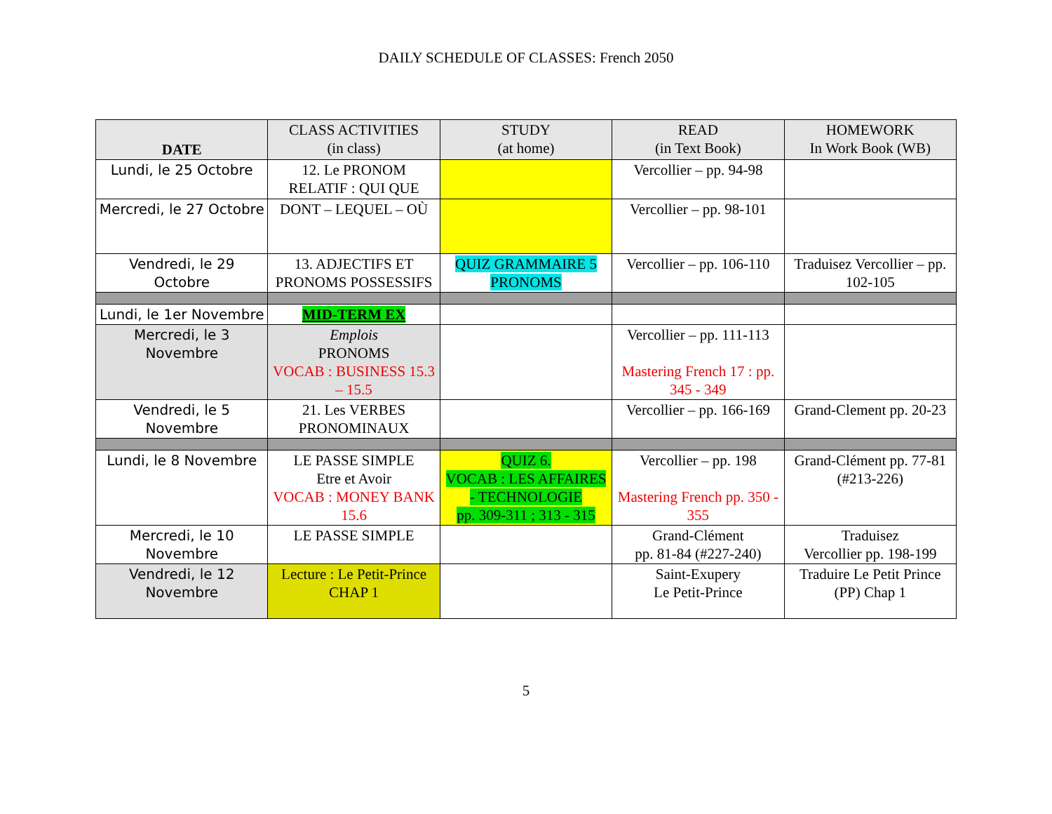DAILY SCHEDULE OF CLASSES: French 2050
| DATE | CLASS ACTIVITIES (in class) | STUDY (at home) | READ (in Text Book) | HOMEWORK In Work Book (WB) |
| --- | --- | --- | --- | --- |
| Lundi, le 25 Octobre | 12. Le PRONOM RELATIF : QUI QUE | | Vercollier – pp. 94-98 | |
| Mercredi, le 27 Octobre | DONT – LEQUEL – OÙ | | Vercollier – pp. 98-101 | |
| Vendredi, le 29 Octobre | 13. ADJECTIFS ET PRONOMS POSSESSIFS | QUIZ GRAMMAIRE 5 PRONOMS | Vercollier – pp. 106-110 | Traduisez Vercollier – pp. 102-105 |
| Lundi, le 1er Novembre | MID-TERM EX | | | |
| Mercredi, le 3 Novembre | Emplois PRONOMS VOCAB : BUSINESS 15.3 – 15.5 | | Vercollier – pp. 111-113 Mastering French 17 : pp. 345 - 349 | |
| Vendredi, le 5 Novembre | 21. Les VERBES PRONOMINAUX | | Vercollier – pp. 166-169 | Grand-Clement pp. 20-23 |
| Lundi, le 8 Novembre | LE PASSE SIMPLE Etre et Avoir VOCAB : MONEY BANK 15.6 | QUIZ 6. VOCAB : LES AFFAIRES - TECHNOLOGIE pp. 309-311 ; 313 - 315 | Vercollier – pp. 198 Mastering French pp. 350 - 355 | Grand-Clément pp. 77-81 (#213-226) |
| Mercredi, le 10 Novembre | LE PASSE SIMPLE | | Grand-Clément pp. 81-84 (#227-240) | Traduisez Vercollier pp. 198-199 |
| Vendredi, le 12 Novembre | Lecture : Le Petit-Prince CHAP 1 | | Saint-Exupery Le Petit-Prince | Traduire Le Petit Prince (PP) Chap 1 |
5